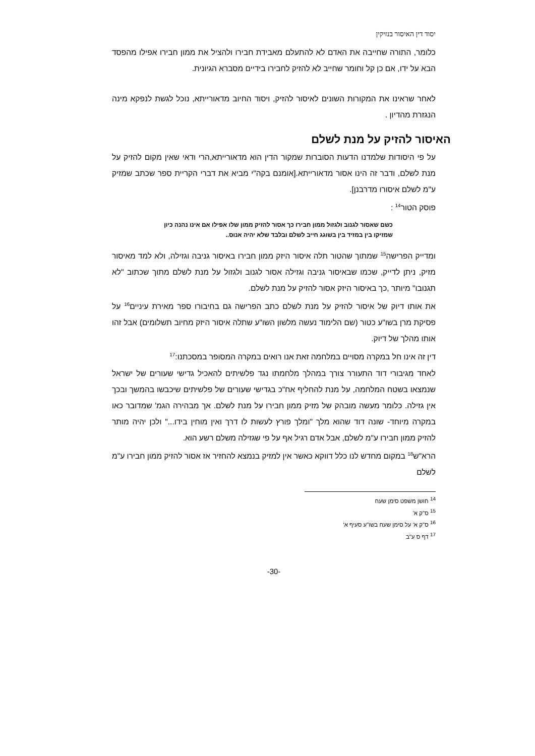יסוד דין האיסור בנזיקין
כלומר, התורה שחייבה את האדם לא להתעלם מאבידת חבירו ולהציל את ממון חבירו אפילו מהפסד הבא על ידו, אם כן קל וחומר שחייב לא להזיק לחבירו בידיים מסברא הגיונית.
לאחר שראינו את המקורות השונים לאיסור להזיק, ויסוד החיוב מדאורייתא, נוכל לגשת לנפקא מינה הנגזרת מהדיון .
האיסור להזיק על מנת לשלם
על פי היסודות שלמדנו הדעות הסוברות שמקור הדין הוא מדאורייתא,הרי ודאי שאין מקום להזיק על מנת לשלם, ודבר זה הינו אסור מדאורייתא.[אומנם בקה"י מביא את דברי הקריית ספר שכתב שמזיק ע"מ לשלם איסורו מדרבנן].
פוסק הטור<sup>14</sup> :
כשם שאסור לגנוב ולגזול ממון חבירו כך אסור להזיק ממון שלו אפילו אם אינו נהנה כיון שמזיקו בין במזיד בין בשוגג חייב לשלם ובלבד שלא יהיה אנוס..
ומדייק הפרישה<sup>15</sup> שמתוך שהטור תלה איסור היזק ממון חבירו באיסור גניבה וגזילה, ולא למד מאיסור מזיק, ניתן לדייק, שכמו שבאיסור גניבה וגזילה אסור לגנוב ולגזול על מנת לשלם מתוך שכתוב "לא תגנובו" מיותר ,כך באיסור היזק אסור להזיק על מנת לשלם.
את אותו דיוק של איסור להזיק על מנת לשלם כתב הפרישה גם בחיבורו ספר מאירת עיניים<sup>16</sup> על פסיקת מרן בשו"ע כטור (שם הלימוד נעשה מלשון השו"ע שתלה איסור היזק מחיוב תשלומים) אבל זהו אותו מהלך של דיוק.
דין זה אינו חל במקרה מסויים במלחמה זאת אנו רואים במקרה המסופר במסכתנו:<sup>17</sup>
לאחד מגיבורי דוד התעורר צורך במהלך מלחמתו נגד פלשיתים להאכיל גדישי שעורים של ישראל שנמצאו בשטח המלחמה, על מנת להחליף אח"כ בגדישי שעורים של פלשיתים שיכבשו בהמשך ובכך אין גזילה. כלומר מעשה מובהק של מזיק ממון חבירו על מנת לשלם. אך מבהירה הגמ' שמדובר כאו במקרה מיוחד- שונה דוד שהוא מלך "ומלך פורץ לעשות לו דרך ואין מוחין בידו..." ולכן יהיה מותר להזיק ממון חבירו ע"מ לשלם, אבל אדם רגיל אף על פי שגזילה משלם רשע הוא.
הרא"ש<sup>18</sup> במקום מחדש לנו כלל דווקא כאשר אין למזיק בנמצא להחזיר אז אסור להזיק ממון חבירו ע"מ לשלם
<sup>14</sup> חושן משפט סימן שעח
<sup>15</sup> ס"ק א'
<sup>16</sup> ס"ק א' על סימן שעח בשו"ע סעיף א'
<sup>17</sup> דף ס ע"ב
-30-